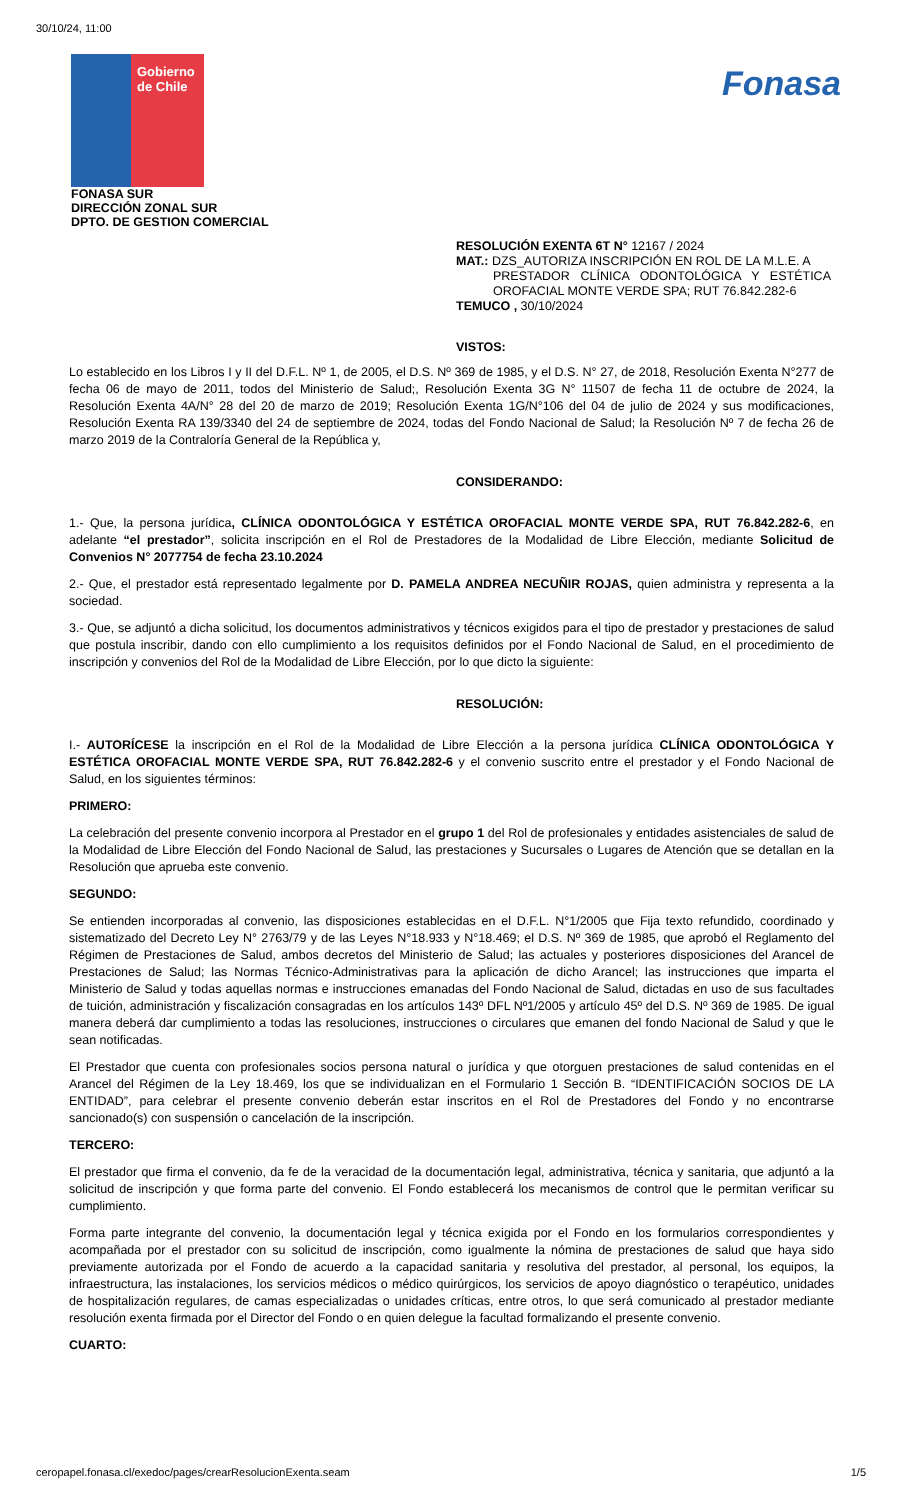30/10/24, 11:00
Gobierno de Chile
Fonasa
FONASA SUR
DIRECCIÓN ZONAL SUR
DPTO. DE GESTION COMERCIAL
RESOLUCIÓN EXENTA 6T N° 12167 / 2024
MAT.: DZS_AUTORIZA INSCRIPCIÓN EN ROL DE LA M.L.E. A
PRESTADOR CLÍNICA ODONTOLÓGICA Y ESTÉTICA OROFACIAL MONTE VERDE SPA; RUT 76.842.282-6
TEMUCO , 30/10/2024
VISTOS:
Lo establecido en los Libros I y II del D.F.L. Nº 1, de 2005, el D.S. Nº 369 de 1985, y el D.S. N° 27, de 2018, Resolución Exenta N°277 de fecha 06 de mayo de 2011, todos del Ministerio de Salud;, Resolución Exenta 3G N° 11507 de fecha 11 de octubre de 2024, la Resolución Exenta 4A/N° 28 del 20 de marzo de 2019; Resolución Exenta 1G/N°106 del 04 de julio de 2024 y sus modificaciones, Resolución Exenta RA 139/3340 del 24 de septiembre de 2024, todas del Fondo Nacional de Salud; la Resolución Nº 7 de fecha 26 de marzo 2019 de la Contraloría General de la República y,
CONSIDERANDO:
1.- Que, la persona jurídica, CLÍNICA ODONTOLÓGICA Y ESTÉTICA OROFACIAL MONTE VERDE SPA, RUT 76.842.282-6, en adelante “el prestador”, solicita inscripción en el Rol de Prestadores de la Modalidad de Libre Elección, mediante Solicitud de Convenios N° 2077754 de fecha 23.10.2024
2.- Que, el prestador está representado legalmente por D. PAMELA ANDREA NECUÑIR ROJAS, quien administra y representa a la sociedad.
3.- Que, se adjuntó a dicha solicitud, los documentos administrativos y técnicos exigidos para el tipo de prestador y prestaciones de salud que postula inscribir, dando con ello cumplimiento a los requisitos definidos por el Fondo Nacional de Salud, en el procedimiento de inscripción y convenios del Rol de la Modalidad de Libre Elección, por lo que dicto la siguiente:
RESOLUCIÓN:
I.- AUTORÍCESE la inscripción en el Rol de la Modalidad de Libre Elección a la persona jurídica CLÍNICA ODONTOLÓGICA Y ESTÉTICA OROFACIAL MONTE VERDE SPA, RUT 76.842.282-6 y el convenio suscrito entre el prestador y el Fondo Nacional de Salud, en los siguientes términos:
PRIMERO:
La celebración del presente convenio incorpora al Prestador en el grupo 1 del Rol de profesionales y entidades asistenciales de salud de la Modalidad de Libre Elección del Fondo Nacional de Salud, las prestaciones y Sucursales o Lugares de Atención que se detallan en la Resolución que aprueba este convenio.
SEGUNDO:
Se entienden incorporadas al convenio, las disposiciones establecidas en el D.F.L. N°1/2005 que Fija texto refundido, coordinado y sistematizado del Decreto Ley N° 2763/79 y de las Leyes N°18.933 y N°18.469; el D.S. Nº 369 de 1985, que aprobó el Reglamento del Régimen de Prestaciones de Salud, ambos decretos del Ministerio de Salud; las actuales y posteriores disposiciones del Arancel de Prestaciones de Salud; las Normas Técnico-Administrativas para la aplicación de dicho Arancel; las instrucciones que imparta el Ministerio de Salud y todas aquellas normas e instrucciones emanadas del Fondo Nacional de Salud, dictadas en uso de sus facultades de tuición, administración y fiscalización consagradas en los artículos 143º DFL Nº1/2005 y artículo 45º del D.S. Nº 369 de 1985. De igual manera deberá dar cumplimiento a todas las resoluciones, instrucciones o circulares que emanen del fondo Nacional de Salud y que le sean notificadas.
El Prestador que cuenta con profesionales socios persona natural o jurídica y que otorguen prestaciones de salud contenidas en el Arancel del Régimen de la Ley 18.469, los que se individualizan en el Formulario 1 Sección B. “IDENTIFICACIÓN SOCIOS DE LA ENTIDAD”, para celebrar el presente convenio deberán estar inscritos en el Rol de Prestadores del Fondo y no encontrarse sancionado(s) con suspensión o cancelación de la inscripción.
TERCERO:
El prestador que firma el convenio, da fe de la veracidad de la documentación legal, administrativa, técnica y sanitaria, que adjuntó a la solicitud de inscripción y que forma parte del convenio. El Fondo establecerá los mecanismos de control que le permitan verificar su cumplimiento.
Forma parte integrante del convenio, la documentación legal y técnica exigida por el Fondo en los formularios correspondientes y acompañada por el prestador con su solicitud de inscripción, como igualmente la nómina de prestaciones de salud que haya sido previamente autorizada por el Fondo de acuerdo a la capacidad sanitaria y resolutiva del prestador, al personal, los equipos, la infraestructura, las instalaciones, los servicios médicos o médico quirúrgicos, los servicios de apoyo diagnóstico o terapéutico, unidades de hospitalización regulares, de camas especializadas o unidades críticas, entre otros, lo que será comunicado al prestador mediante resolución exenta firmada por el Director del Fondo o en quien delegue la facultad formalizando el presente convenio.
CUARTO:
ceropapel.fonasa.cl/exedoc/pages/crearResolucionExenta.seam 1/5